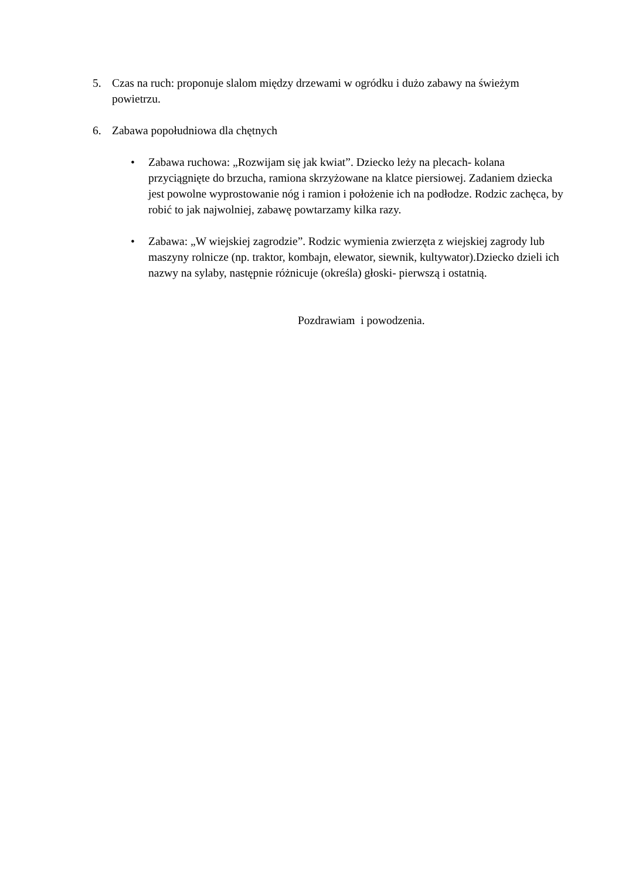5. Czas na ruch: proponuje slalom między drzewami w ogródku i dużo zabawy na świeżym powietrzu.
6. Zabawa popołudniowa dla chętnych
• Zabawa ruchowa: „Rozwijam się jak kwiat”. Dziecko leży na plecach- kolana przyciągnięte do brzucha, ramiona skrzyżowane na klatce piersiowej. Zadaniem dziecka jest powolne wyprostowanie nóg i ramion i położenie ich na podłodze. Rodzic zachęca, by robić to jak najwolniej, zabawę powtarzamy kilka razy.
• Zabawa: „W wiejskiej zagrodzie”. Rodzic wymienia zwierzęta z wiejskiej zagrody lub maszyny rolnicze (np. traktor, kombajn, elewator, siewnik, kultywator).Dziecko dzieli ich nazwy na sylaby, następnie różnicuje (określa) głoski- pierwszą i ostatnią.
Pozdrawiam i powodzenia.